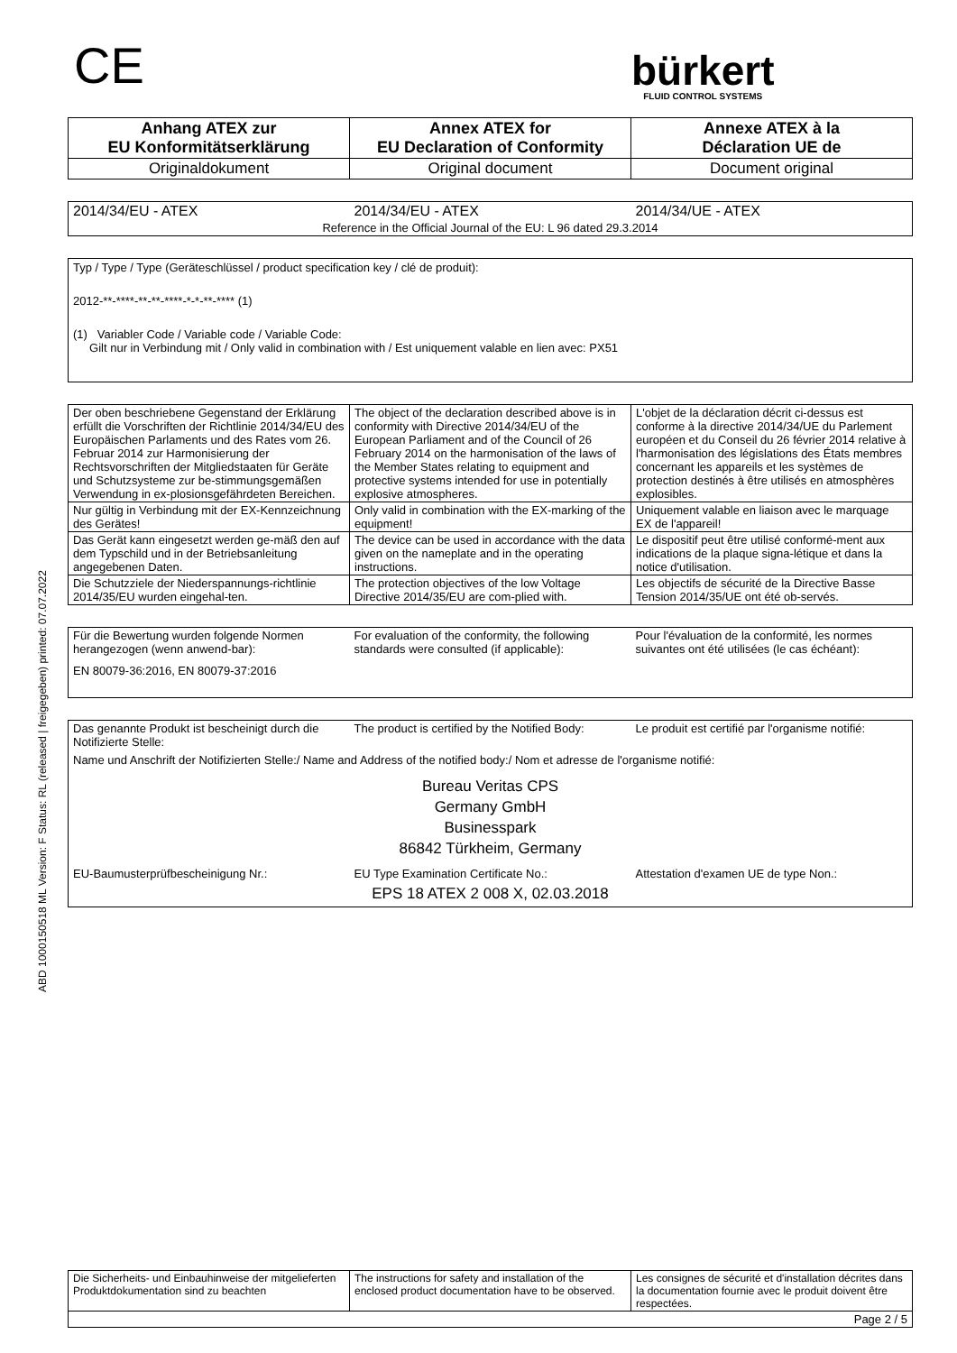CE
bürkert
FLUID CONTROL SYSTEMS
ABD 1000150518 ML Version: F Status: RL (released | freigegeben) printed: 07.07.2022
| Anhang ATEX zur EU Konformitätserklärung | Annex ATEX for EU Declaration of Conformity | Annexe ATEX à la Déclaration UE de |
| Originaldokument | Original document | Document original |
| 2014/34/EU - ATEX | 2014/34/EU - ATEX | 2014/34/UE - ATEX |
| Reference in the Official Journal of the EU: L 96 dated 29.3.2014 | | |
Typ / Type / Type (Geräteschlüssel / product specification key / clé de produit):
2012-**-****-**-**-****-*-*-**-**** (1)
(1) Variabler Code / Variable code / Variable Code:
Gilt nur in Verbindung mit / Only valid in combination with / Est uniquement valable en lien avec: PX51
| Der oben beschriebene Gegenstand der Erklärung erfüllt die Vorschriften der Richtlinie 2014/34/EU des Europäischen Parlaments und des Rates vom 26. Februar 2014 zur Harmonisierung der Rechtsvorschriften der Mitgliedstaaten für Geräte und Schutzsysteme zur be-stimmungsgemäßen Verwendung in ex-plosionsgefährdeten Bereichen. | The object of the declaration described above is in conformity with Directive 2014/34/EU of the European Parliament and of the Council of 26 February 2014 on the harmonisation of the laws of the Member States relating to equipment and protective systems intended for use in potentially explosive atmospheres. | L'objet de la déclaration décrit ci-dessus est conforme à la directive 2014/34/UE du Parlement européen et du Conseil du 26 février 2014 relative à l'harmonisation des législations des États membres concernant les appareils et les systèmes de protection destinés à être utilisés en atmosphères explosibles. |
| Nur gültig in Verbindung mit der EX-Kennzeichnung des Gerätes! | Only valid in combination with the EX-marking of the equipment! | Uniquement valable en liaison avec le marquage EX de l'appareil! |
| Das Gerät kann eingesetzt werden ge-mäß den auf dem Typschild und in der Betriebsanleitung angegebenen Daten. | The device can be used in accordance with the data given on the nameplate and in the operating instructions. | Le dispositif peut être utilisé conformé-ment aux indications de la plaque signa-létique et dans la notice d'utilisation. |
| Die Schutzziele der Niederspannungs-richtlinie 2014/35/EU wurden eingehal-ten. | The protection objectives of the low Voltage Directive 2014/35/EU are com-plied with. | Les objectifs de sécurité de la Directive Basse Tension 2014/35/UE ont été ob-servés. |
| Für die Bewertung wurden folgende Normen herangezogen (wenn anwend-bar): | For evaluation of the conformity, the following standards were consulted (if applicable): | Pour l'évaluation de la conformité, les normes suivantes ont été utilisées (le cas échéant): |
| EN 80079-36:2016, EN 80079-37:2016 | | |
| Das genannte Produkt ist bescheinigt durch die Notifizierte Stelle: | The product is certified by the Notified Body: | Le produit est certifié par l'organisme notifié: |
| Name und Anschrift der Notifizierten Stelle:/ Name and Address of the notified body:/ Nom et adresse de l'organisme notifié: | | |
| Bureau Veritas CPS Germany GmbH Businesspark 86842 Türkheim, Germany | | |
| EU-Baumusterprüfbescheinigung Nr.: | EU Type Examination Certificate No.: | Attestation d'examen UE de type Non.: |
| EPS 18 ATEX 2 008 X, 02.03.2018 | | |
| Die Sicherheits- und Einbauhinweise der mitgelieferten Produktdokumentation sind zu beachten | The instructions for safety and installation of the enclosed product documentation have to be observed. | Les consignes de sécurité et d'installation décrites dans la documentation fournie avec le produit doivent être respectées. |
| Page 2 / 5 | | |